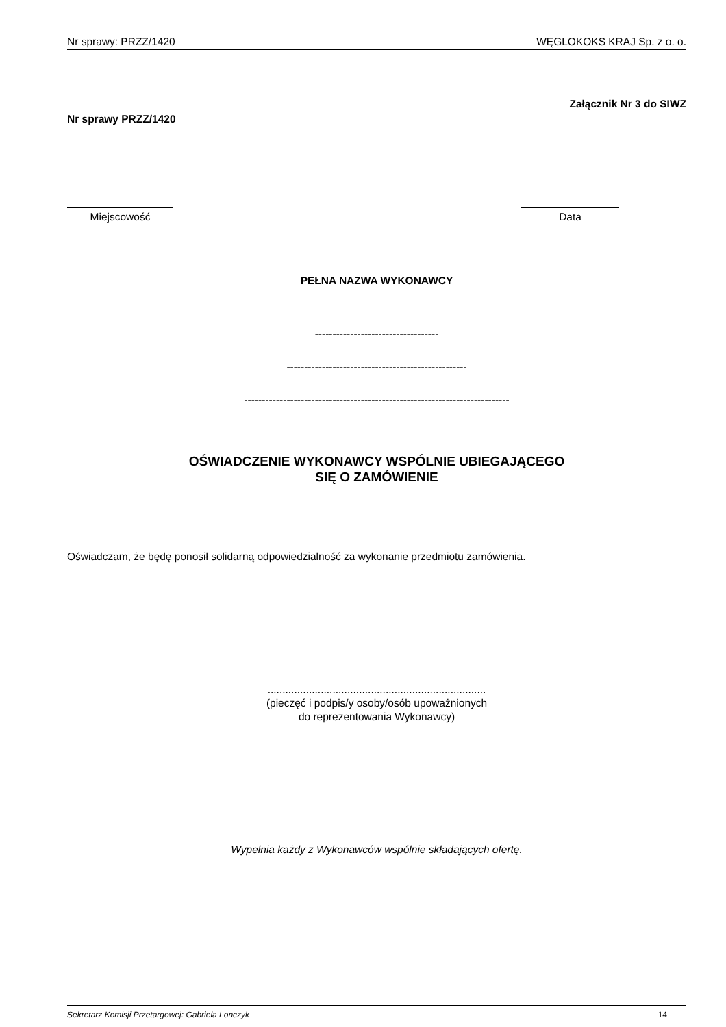Nr sprawy: PRZZ/1420 WĘGLOKOKS KRAJ Sp. z o. o.
Załącznik Nr 3 do SIWZ
Nr sprawy PRZZ/1420
Miejscowość Data
PEŁNA NAZWA WYKONAWCY
-----------------------------------
---------------------------------------------------
---------------------------------------------------------------------------
OŚWIADCZENIE WYKONAWCY WSPÓLNIE UBIEGAJĄCEGO
SIĘ O ZAMÓWIENIE
Oświadczam, że będę ponosił solidarną odpowiedzialność za wykonanie przedmiotu zamówienia.
..........................................................................
(pieczęć i podpis/y osoby/osób upoważnionych
do reprezentowania Wykonawcy)
Wypełnia każdy z Wykonawców wspólnie składających ofertę.
Sekretarz Komisji Przetargowej: Gabriela Lonczyk 14